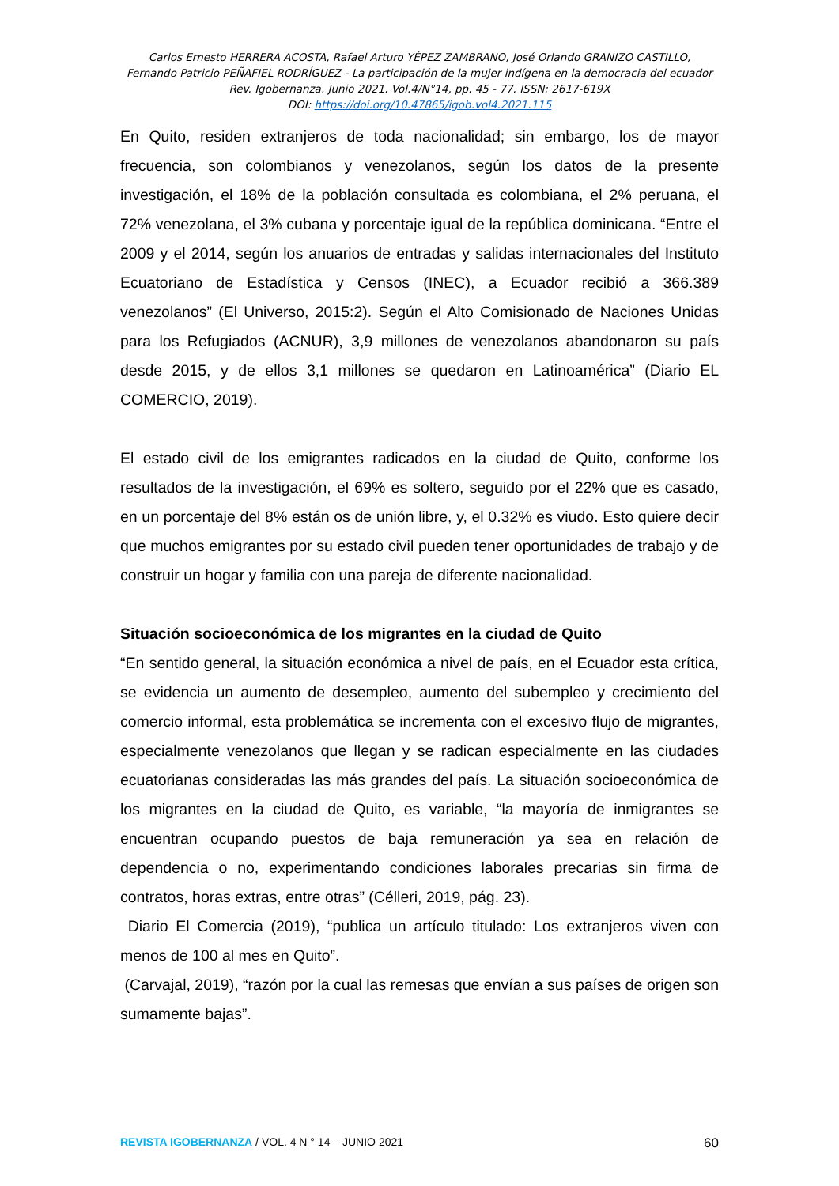Carlos Ernesto HERRERA ACOSTA, Rafael Arturo YÉPEZ ZAMBRANO, José Orlando GRANIZO CASTILLO,
Fernando Patricio PEÑAFIEL RODRÍGUEZ - La participación de la mujer indígena en la democracia del ecuador
Rev. Igobernanza. Junio 2021. Vol.4/N°14, pp. 45 - 77. ISSN: 2617-619X
DOI: https://doi.org/10.47865/igob.vol4.2021.115
En Quito, residen extranjeros de toda nacionalidad; sin embargo, los de mayor frecuencia, son colombianos y venezolanos, según los datos de la presente investigación, el 18% de la población consultada es colombiana, el 2% peruana, el 72% venezolana, el 3% cubana y porcentaje igual de la república dominicana. “Entre el 2009 y el 2014, según los anuarios de entradas y salidas internacionales del Instituto Ecuatoriano de Estadística y Censos (INEC), a Ecuador recibió a 366.389 venezolanos” (El Universo, 2015:2). Según el Alto Comisionado de Naciones Unidas para los Refugiados (ACNUR), 3,9 millones de venezolanos abandonaron su país desde 2015, y de ellos 3,1 millones se quedaron en Latinoamérica” (Diario EL COMERCIO, 2019).
El estado civil de los emigrantes radicados en la ciudad de Quito, conforme los resultados de la investigación, el 69% es soltero, seguido por el 22% que es casado, en un porcentaje del 8% están os de unión libre, y, el 0.32% es viudo. Esto quiere decir que muchos emigrantes por su estado civil pueden tener oportunidades de trabajo y de construir un hogar y familia con una pareja de diferente nacionalidad.
Situación socioeconómica de los migrantes en la ciudad de Quito
“En sentido general, la situación económica a nivel de país, en el Ecuador esta crítica, se evidencia un aumento de desempleo, aumento del subempleo y crecimiento del comercio informal, esta problemática se incrementa con el excesivo flujo de migrantes, especialmente venezolanos que llegan y se radican especialmente en las ciudades ecuatorianas consideradas las más grandes del país. La situación socioeconómica de los migrantes en la ciudad de Quito, es variable, “la mayoría de inmigrantes se encuentran ocupando puestos de baja remuneración ya sea en relación de dependencia o no, experimentando condiciones laborales precarias sin firma de contratos, horas extras, entre otras” (Célleri, 2019, pág. 23).
Diario El Comercia (2019), “publica un artículo titulado: Los extranjeros viven con menos de 100 al mes en Quito”.
(Carvajal, 2019), “razón por la cual las remesas que envían a sus países de origen son sumamente bajas”.
REVISTA IGOBERNANZA / VOL. 4 N ° 14 – JUNIO 2021 60